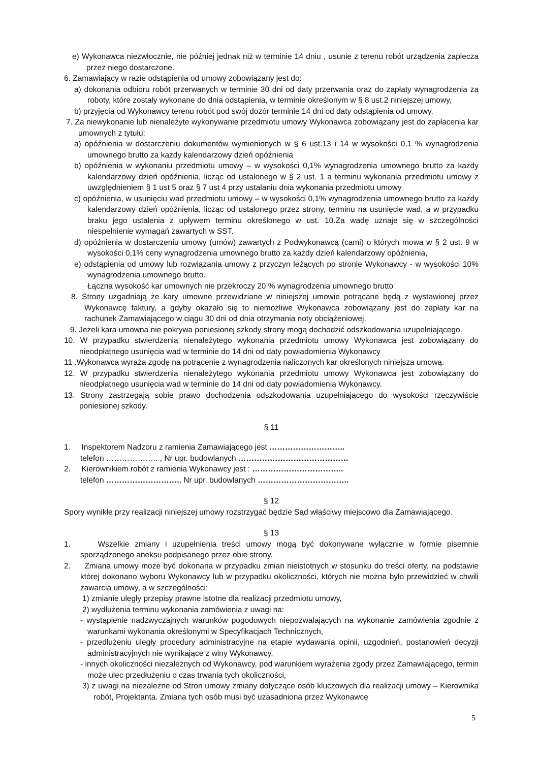e) Wykonawca niezwłocznie, nie później jednak niż w terminie 14 dniu , usunie z terenu robót urządzenia zaplecza przez niego dostarczone.
6. Zamawiający w razie odstąpienia od umowy zobowiązany jest do:
a) dokonania odbioru robót przerwanych w terminie 30 dni od daty przerwania oraz do zapłaty wynagrodzenia za roboty, które zostały wykonane do dnia odstąpienia, w terminie określonym w § 8 ust.2 niniejszej umowy,
b) przyjęcia od Wykonawcy terenu robót pod swój dozór terminie 14 dni od daty odstąpienia od umowy.
7. Za niewykonanie lub nienależyte wykonywanie przedmiotu umowy Wykonawca zobowiązany jest do zapłacenia kar umownych z tytułu:
a) opóźnienia w dostarczeniu dokumentów wymienionych w § 6 ust.13 i 14 w wysokości 0,1 % wynagrodzenia umownego brutto za każdy kalendarzowy dzień opóźnienia
b) opóźnienia w wykonaniu przedmiotu umowy – w wysokości 0,1% wynagrodzenia umownego brutto za każdy kalendarzowy dzień opóźnienia, licząc od ustalonego w § 2 ust. 1 a terminu wykonania przedmiotu umowy z uwzględnieniem § 1 ust 5 oraz § 7 ust 4 przy ustalaniu dnia wykonania przedmiotu umowy
c) opóźnienia, w usunięciu wad przedmiotu umowy – w wysokości 0,1% wynagrodzenia umownego brutto za każdy kalendarzowy dzień opóźnienia, licząc od ustalonego przez strony, terminu na usunięcie wad, a w przypadku braku jego ustalenia z upływem terminu określonego w ust. 10.Za wadę uznaje się w szczególności niespełnienie wymagań zawartych w SST.
d) opóźnienia w dostarczeniu umowy (umów) zawartych z Podwykonawcą (cami) o których mowa w § 2 ust. 9 w wysokości 0,1% ceny wynagrodzenia umownego brutto za każdy dzień kalendarzowy opóźnienia,
e) odstąpienia od umowy lub rozwiązania umowy z przyczyn leżących po stronie Wykonawcy - w wysokości 10% wynagrodzenia umownego brutto.
Łączna wysokość kar umownych nie przekroczy 20 % wynagrodzenia umownego brutto
8. Strony uzgadniają że kary umowne przewidziane w niniejszej umowie potrącane będą z wystawionej przez Wykonawcę faktury, a gdyby okazało się to niemożliwe Wykonawca zobowiązany jest do zapłaty kar na rachunek Zamawiającego w ciągu 30 dni od dnia otrzymania noty obciążeniowej.
9. Jeżeli kara umowna nie pokrywa poniesionej szkody strony mogą dochodzić odszkodowania uzupełniającego.
10. W przypadku stwierdzenia nienależytego wykonania przedmiotu umowy Wykonawca jest zobowiązany do nieodpłatnego usunięcia wad w terminie do 14 dni od daty powiadomienia Wykonawcy
11 .Wykonawca wyraża zgodę na potrącenie z wynagrodzenia naliczonych kar określonych niniejsza umową.
12. W przypadku stwierdzenia nienależytego wykonania przedmiotu umowy Wykonawca jest zobowiązany do nieodpłatnego usunięcia wad w terminie do 14 dni od daty powiadomienia Wykonawcy.
13. Strony zastrzegają sobie prawo dochodzenia odszkodowania uzupełniającego do wysokości rzeczywiście poniesionej szkody.
§ 11
1. Inspektorem Nadzoru z ramienia Zamawiającego jest ………………………..
telefon ……………….. , Nr upr. budowlanych ……………………………………
2. Kierownikiem robót z ramienia Wykonawcy jest : ……………………………..
telefon ………………………., Nr upr. budowlanych ……………………………..
§ 12
Spory wynikłe przy realizacji niniejszej umowy rozstrzygać będzie Sąd właściwy miejscowo dla Zamawiającego.
§ 13
1. Wszelkie zmiany i uzupełnienia treści umowy mogą być dokonywane wyłącznie w formie pisemnie sporządzonego aneksu podpisanego przez obie strony.
2. Zmiana umowy może być dokonana w przypadku zmian nieistotnych w stosunku do treści oferty, na podstawie której dokonano wyboru Wykonawcy lub w przypadku okoliczności, których nie można było przewidzieć w chwili zawarcia umowy, a w szczególności:
1) zmianie uległy przepisy prawne istotne dla realizacji przedmiotu umowy,
2) wydłużenia terminu wykonania zamówienia z uwagi na:
- wystąpienie nadzwyczajnych warunków pogodowych niepozwalających na wykonanie zamówienia zgodnie z warunkami wykonania określonymi w Specyfikacjach Technicznych,
- przedłużeniu uległy procedury administracyjne na etapie wydawania opinii, uzgodnień, postanowień decyzji administracyjnych nie wynikające z winy Wykonawcy,
- innych okoliczności niezależnych od Wykonawcy, pod warunkiem wyrażenia zgody przez Zamawiającego, termin może ulec przedłużeniu o czas trwania tych okoliczności,
3) z uwagi na niezależne od Stron umowy zmiany dotyczące osób kluczowych dla realizacji umowy – Kierownika robót, Projektanta. Zmiana tych osób musi być uzasadniona przez Wykonawcę
5